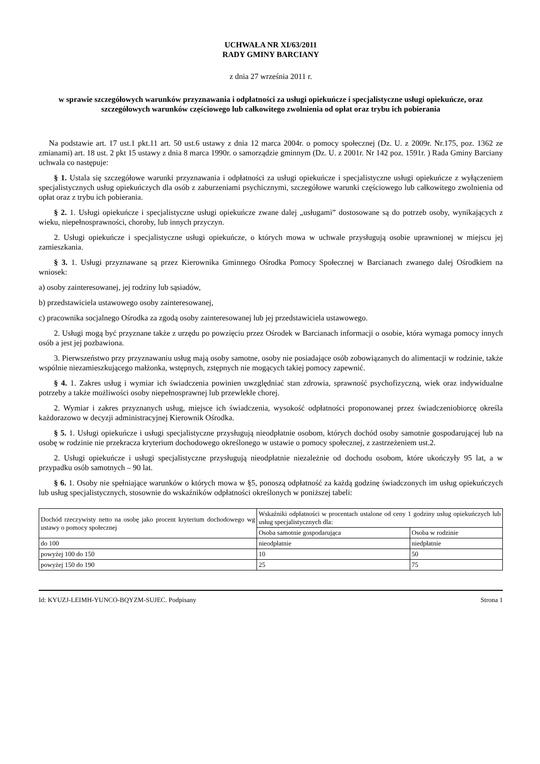UCHWAŁA NR XI/63/2011
RADY GMINY BARCIANY
z dnia 27 września 2011 r.
w sprawie szczegółowych warunków przyznawania i odpłatności za usługi opiekuńcze i specjalistyczne usługi opiekuńcze, oraz szczegółowych warunków częściowego lub całkowitego zwolnienia od opłat oraz trybu ich pobierania
Na podstawie art. 17 ust.1 pkt.11 art. 50 ust.6 ustawy z dnia 12 marca 2004r. o pomocy społecznej (Dz. U. z 2009r. Nr.175, poz. 1362 ze zmianami) art. 18 ust. 2 pkt 15 ustawy z dnia 8 marca 1990r. o samorządzie gminnym (Dz. U. z 2001r. Nr 142 poz. 1591r. ) Rada Gminy Barciany uchwala co następuje:
§ 1. Ustala się szczegółowe warunki przyznawania i odpłatności za usługi opiekuńcze i specjalistyczne usługi opiekuńcze z wyłączeniem specjalistycznych usług opiekuńczych dla osób z zaburzeniami psychicznymi, szczegółowe warunki częściowego lub całkowitego zwolnienia od opłat oraz z trybu ich pobierania.
§ 2. 1. Usługi opiekuńcze i specjalistyczne usługi opiekuńcze zwane dalej „usługami” dostosowane są do potrzeb osoby, wynikających z wieku, niepełnosprawności, choroby, lub innych przyczyn.
2. Usługi opiekuńcze i specjalistyczne usługi opiekuńcze, o których mowa w uchwale przysługują osobie uprawnionej w miejscu jej zamieszkania.
§ 3. 1. Usługi przyznawane są przez Kierownika Gminnego Ośrodka Pomocy Społecznej w Barcianach zwanego dalej Ośrodkiem na wniosek:
a) osoby zainteresowanej, jej rodziny lub sąsiadów,
b) przedstawiciela ustawowego osoby zainteresowanej,
c) pracownika socjalnego Ośrodka za zgodą osoby zainteresowanej lub jej przedstawiciela ustawowego.
2. Usługi mogą być przyznane także z urzędu po powzięciu przez Ośrodek w Barcianach informacji o osobie, która wymaga pomocy innych osób a jest jej pozbawiona.
3. Pierwszeństwo przy przyznawaniu usług mają osoby samotne, osoby nie posiadające osób zobowiązanych do alimentacji w rodzinie, także wspólnie niezamieszkującego małżonka, wstępnych, zstępnych nie mogących takiej pomocy zapewnić.
§ 4. 1. Zakres usług i wymiar ich świadczenia powinien uwzględniać stan zdrowia, sprawność psychofizyczną, wiek oraz indywidualne potrzeby a także możliwości osoby niepełnosprawnej lub przewlekle chorej.
2. Wymiar i zakres przyznanych usług, miejsce ich świadczenia, wysokość odpłatności proponowanej przez świadczeniobiorcę określa każdorazowo w decyzji administracyjnej Kierownik Ośrodka.
§ 5. 1. Usługi opiekuńcze i usługi specjalistyczne przysługują nieodpłatnie osobom, których dochód osoby samotnie gospodarującej lub na osobę w rodzinie nie przekracza kryterium dochodowego określonego w ustawie o pomocy społecznej, z zastrzeżeniem ust.2.
2. Usługi opiekuńcze i usługi specjalistyczne przysługują nieodpłatnie niezależnie od dochodu osobom, które ukończyły 95 lat, a w przypadku osób samotnych – 90 lat.
§ 6. 1. Osoby nie spełniające warunków o których mowa w §5, ponoszą odpłatność za każdą godzinę świadczonych im usług opiekuńczych lub usług specjalistycznych, stosownie do wskaźników odpłatności określonych w poniższej tabeli:
| Dochód rzeczywisty netto na osobę jako procent kryterium dochodowego wg ustawy o pomocy społecznej | Wskaźniki odpłatności w procentach ustalone od ceny 1 godziny usług opiekuńczych lub usług specjalistycznych dla: | |
| | Osoba samotnie gospodarująca | Osoba w rodzinie |
| do 100 | nieodpłatnie | niedpłatnie |
| powyżej 100 do 150 | 10 | 50 |
| powyżej 150 do 190 | 25 | 75 |
Id: KYUZJ-LEIMH-YUNCO-BQYZM-SUJEC. Podpisany Strona 1